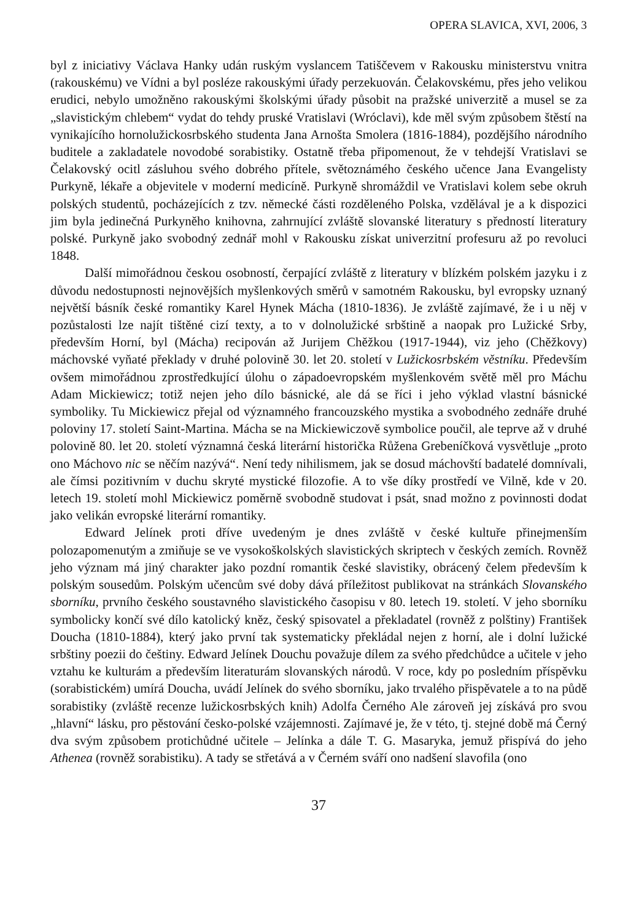OPERA SLAVICA, XVI, 2006, 3
byl z iniciativy Václava Hanky udán ruským vyslancem Tatiščevem v Rakousku ministerstvu vnitra (rakouskému) ve Vídni a byl posléze rakouskými úřady perzekuován. Čelakovskému, přes jeho velikou erudici, nebylo umožněno rakouskými školskými úřady působit na pražské univerzitě a musel se za „slavistickým chlebem“ vydat do tehdy pruské Vratislavi (Wróclavi), kde měl svým způsobem štěstí na vynikajícího hornolužickosrbského studenta Jana Arnošta Smolera (1816-1884), pozdějšího národního buditele a zakladatele novodobé sorabistiky. Ostatně třeba připomenout, že v tehdejší Vratislavi se Čelakovský ocitl zásluhou svého dobrého přítele, světoznámého českého učence Jana Evangelisty Purkyně, lékaře a objevitele v moderní medicíně. Purkyně shromáždil ve Vratislavi kolem sebe okruh polských studentů, pocházejících z tzv. německé části rozděleného Polska, vzdělával je a k dispozici jim byla jedinečná Purkyněho knihovna, zahrnující zvláště slovanské literatury s předností literatury polské. Purkyně jako svobodný zednář mohl v Rakousku získat univerzitní profesuru až po revoluci 1848.
Další mimořádnou českou osobností, čerpající zvláště z literatury v blízkém polském jazyku i z důvodu nedostupnosti nejnovějších myšlenkových směrů v samotném Rakousku, byl evropsky uznaný největší básník české romantiky Karel Hynek Mácha (1810-1836). Je zvláště zajímavé, že i u něj v pozůstalosti lze najít tištěné cizí texty, a to v dolnolužické srbštině a naopak pro Lužické Srby, především Horní, byl (Mácha) recipován až Jurijem Chěžkou (1917-1944), viz jeho (Chěžkovy) máchovské vyňaté překlady v druhé polovině 30. let 20. století v Lužickosrbském věstníku. Především ovšem mimořádnou zprostředkující úlohu o západoevropském myšlenkovém světě měl pro Máchu Adam Mickiewicz; totiž nejen jeho dílo básnické, ale dá se říci i jeho výklad vlastní básnické symboliky. Tu Mickiewicz přejal od významného francouzského mystika a svobodného zednáře druhé poloviny 17. století Saint-Martina. Mácha se na Mickiewiczově symbolice poučil, ale teprve až v druhé polovině 80. let 20. století významná česká literární historička Růžena Grebeníčková vysvětluje „proto ono Máchovo nic se něčím nazývá“. Není tedy nihilismem, jak se dosud máchovští badatelé domnívali, ale čímsi pozitivním v duchu skryté mystické filozofie. A to vše díky prostředí ve Vilně, kde v 20. letech 19. století mohl Mickiewicz poměrně svobodně studovat i psát, snad možno z povinnosti dodat jako velikán evropské literární romantiky.
Edward Jelínek proti dříve uvedeným je dnes zvláště v české kultuře přinejmenším polozapomenutým a zmiňuje se ve vysokoškolských slavistických skriptech v českých zemích. Rovněž jeho význam má jiný charakter jako pozdní romantik české slavistiky, obrácený čelem především k polským sousedům. Polským učencům své doby dává příležitost publikovat na stránkách Slovanského sborníku, prvního českého soustavného slavistického časopisu v 80. letech 19. století. V jeho sborníku symbolicky končí své dílo katolický kněz, český spisovatel a překladatel (rovněž z polštiny) František Doucha (1810-1884), který jako první tak systematicky překládal nejen z horní, ale i dolní lužické srbštiny poezii do češtiny. Edward Jelínek Douchu považuje dílem za svého předchůdce a učitele v jeho vztahu ke kulturám a především literaturám slovanských národů. V roce, kdy po posledním příspěvku (sorabistickém) umírá Doucha, uvádí Jelínek do svého sborníku, jako trvalého přispěvatele a to na půdě sorabistiky (zvláště recenze lužickosrbských knih) Adolfa Černého Ale zároveň jej získává pro svou „hlavní“ lásku, pro pěstování česko-polské vzájemnosti. Zajímavé je, že v této, tj. stejné době má Černý dva svým způsobem protichůdné učitele – Jelínka a dále T. G. Masaryka, jemuž přispívá do jeho Athenea (rovněž sorabistiku). A tady se střetává a v Černém sváří ono nadšení slavofila (ono
37